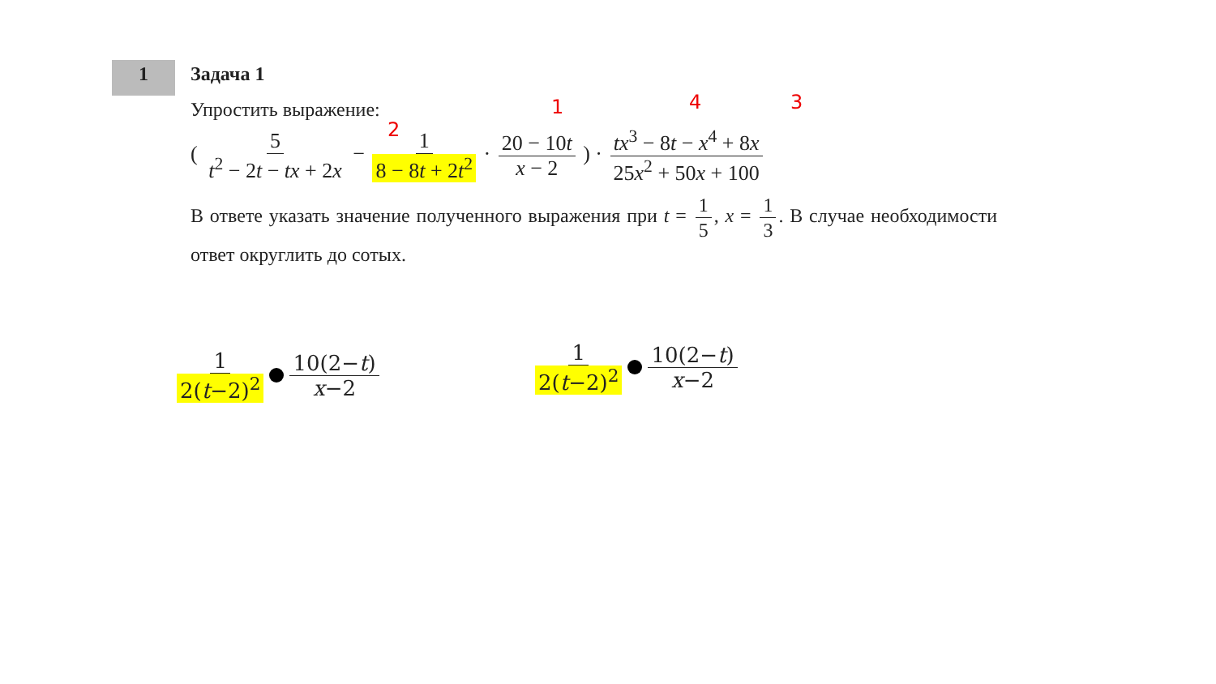1
Задача 1
Упростить выражение:
( 5 t<sup>2</sup> − 2t − tx + 2x − 1 8 − 8t + 2t<sup>2</sup> · 20 − 10t x − 2 ) · tx<sup>3</sup> − 8t − x<sup>4</sup> + 8x 25x<sup>2</sup> + 50x + 100
В ответе указать значение полученного выражения при t = 1 5, x = 1 3. В случае необходимости ответ округлить до сотых.
2
1 4 3
1 2(t−2)<sup>2</sup> 10(2−t) x−2 1 2(t−2)<sup>2</sup> 10(2−t) x−2